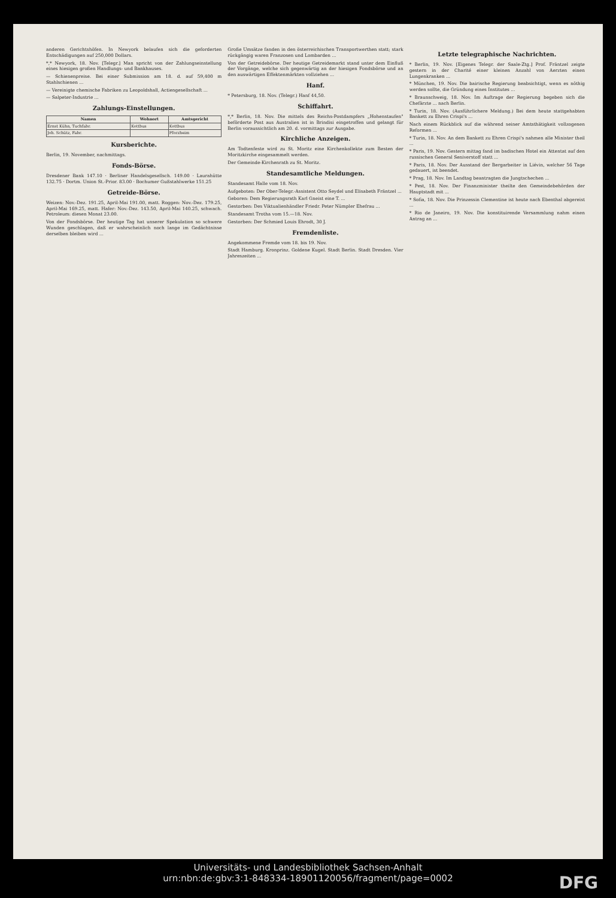anderen Gerichtshöfen. In Newyork belaufen sich die geforderten Entschädigungen auf 250,000 Dollars.
*,* Newyork, 18. Nov. [Telegr.] Man spricht von der Zahlungseinstellung eines hiesigen großen Handlungs- und Bankhauses.
— Schienenpreise. Bei einer Submission am 18. d. auf 59,400 m Stahlschienen ...
— Vereinigte chemische Fabriken zu Leopoldshall, Actiengesellschaft ...
— Salpeter-Industrie ...
Zahlungs-Einstellungen.
| Namen | Wohnort | Amtsgericht |
| --- | --- | --- |
| Ernst Kühn, Tuchfabr. | Kottbus | Kottbus |
| Joh. Schütz, Fabr. | | Pforzheim |
Kursberichte.
Berlin, 19. November, nachmittags.
Fonds-Börse.
Dresdener Bank 147.10 · Berliner Handelsgesellsch. 149.00 · Laurahütte 132.75 · Dortm. Union St.-Prior. 83.00 · Bochumer Gußstahlwerke 151.25
Getreide-Börse.
Weizen: Nov.-Dez. 191.25, April-Mai 191.00, matt. Roggen: Nov.-Dez. 179.25, April-Mai 169.25, matt. Hafer: Nov.-Dez. 143.50, April-Mai 140.25, schwach. Petroleum: diesen Monat 23.00.
Von der Fondsbörse. Der heutige Tag hat unserer Spekulation so schwere Wunden geschlagen, daß er wahrscheinlich noch lange im Gedächtnisse derselben bleiben wird ...
Große Umsätze fanden in den österreichischen Transportwerthen statt; stark rückgängig waren Franzosen und Lombarden ...
Von der Getreidebörse. Der heutige Getreidemarkt stand unter dem Einfluß der Vorgänge, welche sich gegenwärtig an der hiesigen Fondsbörse und an den auswärtigen Effektenmärkten vollziehen ...
Hanf.
* Petersburg, 18. Nov. (Telegr.) Hanf 44,50.
Schiffahrt.
*,* Berlin, 18. Nov. Die mittels des Reichs-Postdampfers „Hohenstaufen" beförderte Post aus Australien ist in Brindisi eingetroffen und gelangt für Berlin voraussichtlich am 20. d. vormittags zur Ausgabe.
Kirchliche Anzeigen.
Am Todtenfeste wird zu St. Moritz eine Kirchenkollekte zum Besten der Moritzkirche eingesammelt werden.
Der Gemeinde-Kirchenrath zu St. Moritz.
Standesamtliche Meldungen.
Standesamt Halle vom 18. Nov.
Aufgeboten: Der Ober-Telegr.-Assistent Otto Seydel und Elisabeth Fräntzel ...
Geboren: Dem Regierungsrath Karl Gneist eine T. ...
Gestorben: Des Viktualienhändler Friedr. Peter Nümpler Ehefrau ...
Standesamt Trotha vom 15.—18. Nov.
Gestorben: Der Schmied Louis Ehrodt, 30 J.
Fremdenliste.
Angekommene Fremde vom 18. bis 19. Nov.
Stadt Hamburg. Kronprinz. Goldene Kugel. Stadt Berlin. Stadt Dresden. Vier Jahreszeiten ...
Letzte telegraphische Nachrichten.
* Berlin, 19. Nov. [Eigenes Telegr. der Saale-Ztg.] Prof. Fräntzel zeigte gestern in der Charité einer kleinen Anzahl von Aerzten einen Lungenkranken ...
* München, 19. Nov. Die bairische Regierung beabsichtigt, wenn es nöthig werden sollte, die Gründung eines Institutes ...
* Braunschweig, 18. Nov. Im Auftrage der Regierung begeben sich die Chefärzte ... nach Berlin.
* Turin, 18. Nov. (Ausführlichere Meldung.) Bei dem heute stattgehabten Bankett zu Ehren Crispi's ...
Nach einem Rückblick auf die während seiner Amtsthätigkeit vollzogenen Reformen ...
* Turin, 18. Nov. An dem Bankett zu Ehren Crispi's nahmen alle Minister theil ...
* Paris, 19. Nov. Gestern mittag fand im badischen Hotel ein Attentat auf den russischen General Seniverstoff statt ...
* Paris, 18. Nov. Der Ausstand der Bergarbeiter in Liévin, welcher 56 Tage gedauert, ist beendet.
* Prag, 18. Nov. Im Landtag beantragten die Jungtschechen ...
* Pest, 18. Nov. Der Finanzminister theilte den Gemeindebehörden der Hauptstadt mit ...
* Sofia, 18. Nov. Die Prinzessin Clementine ist heute nach Ebenthal abgereist ...
* Rio de Janeiro, 19. Nov. Die konstituirende Versammlung nahm einen Antrag an ...
Universitäts- und Landesbibliothek Sachsen-Anhalt
urn:nbn:de:gbv:3:1-848334-18901120056/fragment/page=0002
DFG